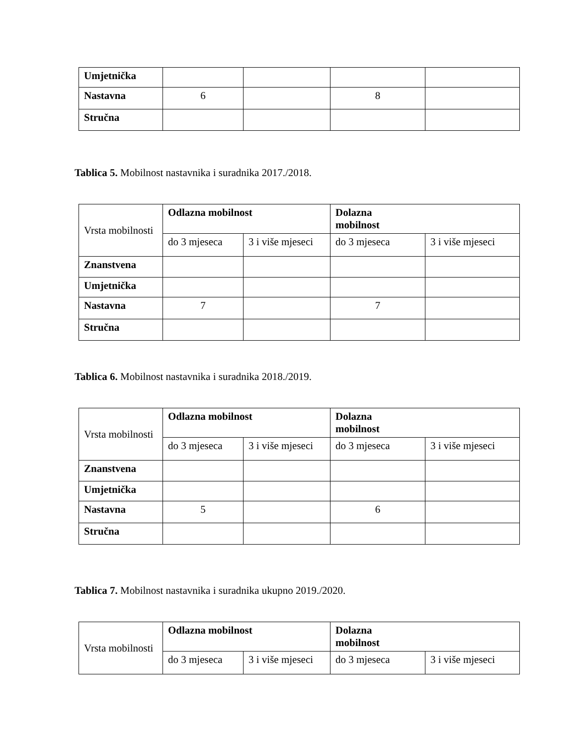| Umjetnička | | | | |
| Nastavna | 6 | | 8 | |
| Stručna | | | | |
Tablica 5. Mobilnost nastavnika i suradnika 2017./2018.
| Vrsta mobilnosti | Odlazna mobilnost | | Dolazna mobilnost | |
| | do 3 mjeseca | 3 i više mjeseci | do 3 mjeseca | 3 i više mjeseci |
| Znanstvena | | | | |
| Umjetnička | | | | |
| Nastavna | 7 | | 7 | |
| Stručna | | | | |
Tablica 6. Mobilnost nastavnika i suradnika 2018./2019.
| Vrsta mobilnosti | Odlazna mobilnost | | Dolazna mobilnost | |
| | do 3 mjeseca | 3 i više mjeseci | do 3 mjeseca | 3 i više mjeseci |
| Znanstvena | | | | |
| Umjetnička | | | | |
| Nastavna | 5 | | 6 | |
| Stručna | | | | |
Tablica 7. Mobilnost nastavnika i suradnika ukupno 2019./2020.
| Vrsta mobilnosti | Odlazna mobilnost | | Dolazna mobilnost | |
| | do 3 mjeseca | 3 i više mjeseci | do 3 mjeseca | 3 i više mjeseci |